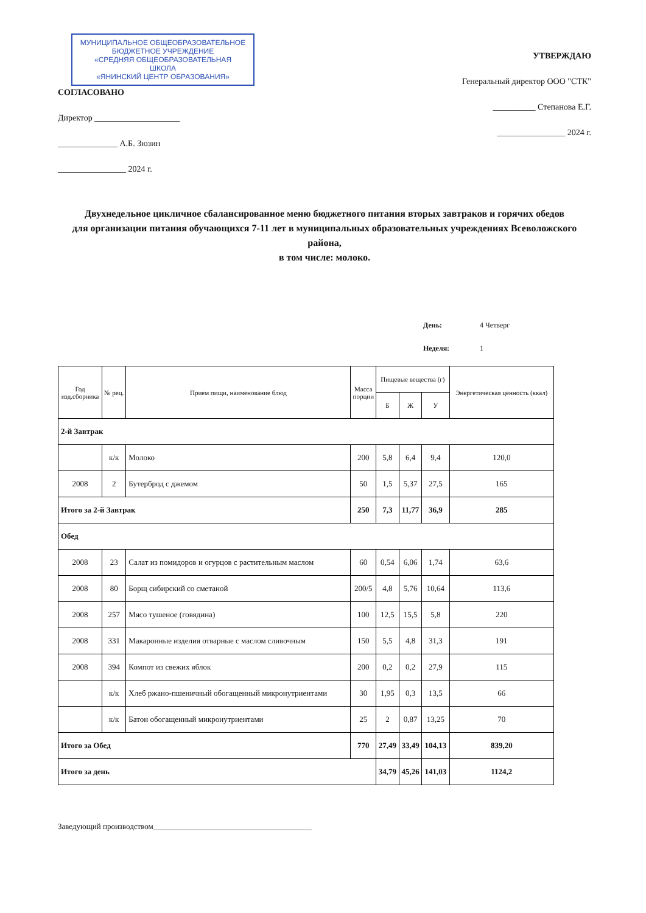МУНИЦИПАЛЬНОЕ ОБЩЕОБРАЗОВАТЕЛЬНОЕ
БЮДЖЕТНОЕ УЧРЕЖДЕНИЕ
«СРЕДНЯЯ ОБЩЕОБРАЗОВАТЕЛЬНАЯ
ШКОЛА
«ЯНИНСКИЙ ЦЕНТР ОБРАЗОВАНИЯ»
СОГЛАСОВАНО
Директор ____________________
______________ А.Б. Зюзин
________________ 2024 г.
УТВЕРЖДАЮ
Генеральный директор ООО "СТК"
__________ Степанова Е.Г.
________________ 2024 г.
Двухнедельное цикличное сбалансированное меню бюджетного питания вторых завтраков и горячих обедов
для организации питания обучающихся 7-11 лет в муниципальных образовательных учреждениях Всеволожского района,
в том числе: молоко.
День: 4 Четверг
Неделя: 1
| Год изд.сборника | № рец. | Прием пищи, наименование блюд | Масса порции | Пищевые вещества (г) | | | Энергетическая ценность (ккал) |
| --- | --- | --- | --- | --- | --- | --- | --- |
| | | | | Б | Ж | У | |
| 2-й Завтрак | | | | | | | |
| | к/к | Молоко | 200 | 5,8 | 6,4 | 9,4 | 120,0 |
| 2008 | 2 | Бутерброд с джемом | 50 | 1,5 | 5,37 | 27,5 | 165 |
| Итого за 2-й Завтрак | | | 250 | 7,3 | 11,77 | 36,9 | 285 |
| Обед | | | | | | | |
| 2008 | 23 | Салат из помидоров и огурцов с растительным маслом | 60 | 0,54 | 6,06 | 1,74 | 63,6 |
| 2008 | 80 | Борщ сибирский со сметаной | 200/5 | 4,8 | 5,76 | 10,64 | 113,6 |
| 2008 | 257 | Мясо тушеное (говядина) | 100 | 12,5 | 15,5 | 5,8 | 220 |
| 2008 | 331 | Макаронные изделия отварные с маслом сливочным | 150 | 5,5 | 4,8 | 31,3 | 191 |
| 2008 | 394 | Компот из свежих яблок | 200 | 0,2 | 0,2 | 27,9 | 115 |
| | к/к | Хлеб ржано-пшеничный обогащенный микронутриентами | 30 | 1,95 | 0,3 | 13,5 | 66 |
| | к/к | Батон обогащенный микронутриентами | 25 | 2 | 0,87 | 13,25 | 70 |
| Итого за Обед | | | 770 | 27,49 | 33,49 | 104,13 | 839,20 |
| Итого за день | | | | 34,79 | 45,26 | 141,03 | 1124,2 |
Заведующий производством________________________________________